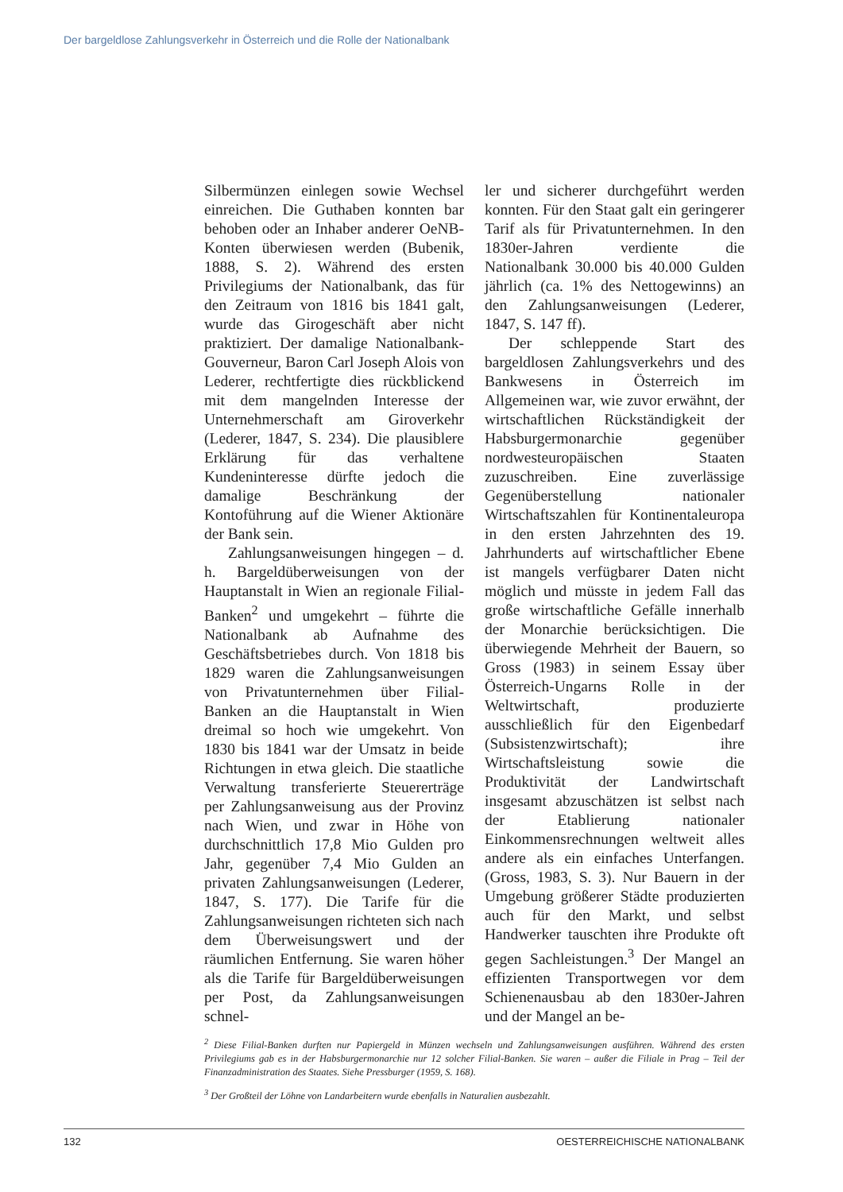Der bargeldlose Zahlungsverkehr in Österreich und die Rolle der Nationalbank
Silbermünzen einlegen sowie Wechsel einreichen. Die Guthaben konnten bar behoben oder an Inhaber anderer OeNB-Konten überwiesen werden (Bubenik, 1888, S. 2). Während des ersten Privilegiums der Nationalbank, das für den Zeitraum von 1816 bis 1841 galt, wurde das Girogeschäft aber nicht praktiziert. Der damalige Nationalbank-Gouverneur, Baron Carl Joseph Alois von Lederer, rechtfertigte dies rückblickend mit dem mangelnden Interesse der Unternehmerschaft am Giroverkehr (Lederer, 1847, S. 234). Die plausiblere Erklärung für das verhaltene Kundeninteresse dürfte jedoch die damalige Beschränkung der Kontoführung auf die Wiener Aktionäre der Bank sein.
Zahlungsanweisungen hingegen – d. h. Bargeldüberweisungen von der Hauptanstalt in Wien an regionale Filial-Banken<sup>2</sup> und umgekehrt – führte die Nationalbank ab Aufnahme des Geschäftsbetriebes durch. Von 1818 bis 1829 waren die Zahlungsanweisungen von Privatunternehmen über Filial-Banken an die Hauptanstalt in Wien dreimal so hoch wie umgekehrt. Von 1830 bis 1841 war der Umsatz in beide Richtungen in etwa gleich. Die staatliche Verwaltung transferierte Steuererträge per Zahlungsanweisung aus der Provinz nach Wien, und zwar in Höhe von durchschnittlich 17,8 Mio Gulden pro Jahr, gegenüber 7,4 Mio Gulden an privaten Zahlungsanweisungen (Lederer, 1847, S. 177). Die Tarife für die Zahlungsanweisungen richteten sich nach dem Überweisungswert und der räumlichen Entfernung. Sie waren höher als die Tarife für Bargeldüberweisungen per Post, da Zahlungsanweisungen schnel-
ler und sicherer durchgeführt werden konnten. Für den Staat galt ein geringerer Tarif als für Privatunternehmen. In den 1830er-Jahren verdiente die Nationalbank 30.000 bis 40.000 Gulden jährlich (ca. 1% des Nettogewinns) an den Zahlungsanweisungen (Lederer, 1847, S. 147 ff).
Der schleppende Start des bargeldlosen Zahlungsverkehrs und des Bankwesens in Österreich im Allgemeinen war, wie zuvor erwähnt, der wirtschaftlichen Rückständigkeit der Habsburgermonarchie gegenüber nordwesteuropäischen Staaten zuzuschreiben. Eine zuverlässige Gegenüberstellung nationaler Wirtschaftszahlen für Kontinentaleuropa in den ersten Jahrzehnten des 19. Jahrhunderts auf wirtschaftlicher Ebene ist mangels verfügbarer Daten nicht möglich und müsste in jedem Fall das große wirtschaftliche Gefälle innerhalb der Monarchie berücksichtigen. Die überwiegende Mehrheit der Bauern, so Gross (1983) in seinem Essay über Österreich-Ungarns Rolle in der Weltwirtschaft, produzierte ausschließlich für den Eigenbedarf (Subsistenzwirtschaft); ihre Wirtschaftsleistung sowie die Produktivität der Landwirtschaft insgesamt abzuschätzen ist selbst nach der Etablierung nationaler Einkommensrechnungen weltweit alles andere als ein einfaches Unterfangen. (Gross, 1983, S. 3). Nur Bauern in der Umgebung größerer Städte produzierten auch für den Markt, und selbst Handwerker tauschten ihre Produkte oft gegen Sachleistungen.<sup>3</sup> Der Mangel an effizienten Transportwegen vor dem Schienenausbau ab den 1830er-Jahren und der Mangel an be-
<sup>2</sup> Diese Filial-Banken durften nur Papiergeld in Münzen wechseln und Zahlungsanweisungen ausführen. Während des ersten Privilegiums gab es in der Habsburgermonarchie nur 12 solcher Filial-Banken. Sie waren – außer die Filiale in Prag – Teil der Finanzadministration des Staates. Siehe Pressburger (1959, S. 168).
<sup>3</sup> Der Großteil der Löhne von Landarbeitern wurde ebenfalls in Naturalien ausbezahlt.
132 OESTERREICHISCHE NATIONALBANK